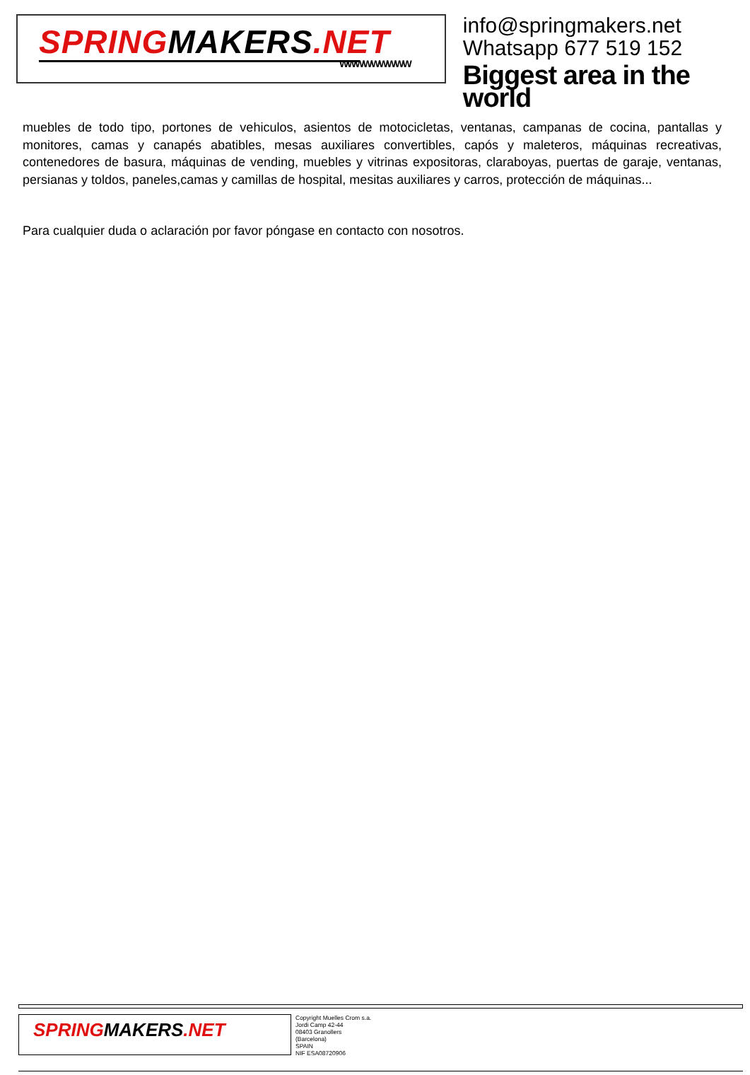SPRINGMAKERS.NET
WWWWWWWWW
info@springmakers.net
Whatsapp 677 519 152
Biggest area in the world
muebles de todo tipo, portones de vehiculos, asientos de motocicletas, ventanas, campanas de cocina, pantallas y monitores, camas y canapés abatibles, mesas auxiliares convertibles, capós y maleteros, máquinas recreativas, contenedores de basura, máquinas de vending, muebles y vitrinas expositoras, claraboyas, puertas de garaje, ventanas, persianas y toldos, paneles,camas y camillas de hospital, mesitas auxiliares y carros, protección de máquinas...
Para cualquier duda o aclaración por favor póngase en contacto con nosotros.
SPRINGMAKERS.NET
Copyright Muelles Crom s.a.
Jordi Camp 42-44
08403 Granollers
(Barcelona)
SPAIN
NIF ESA08720906